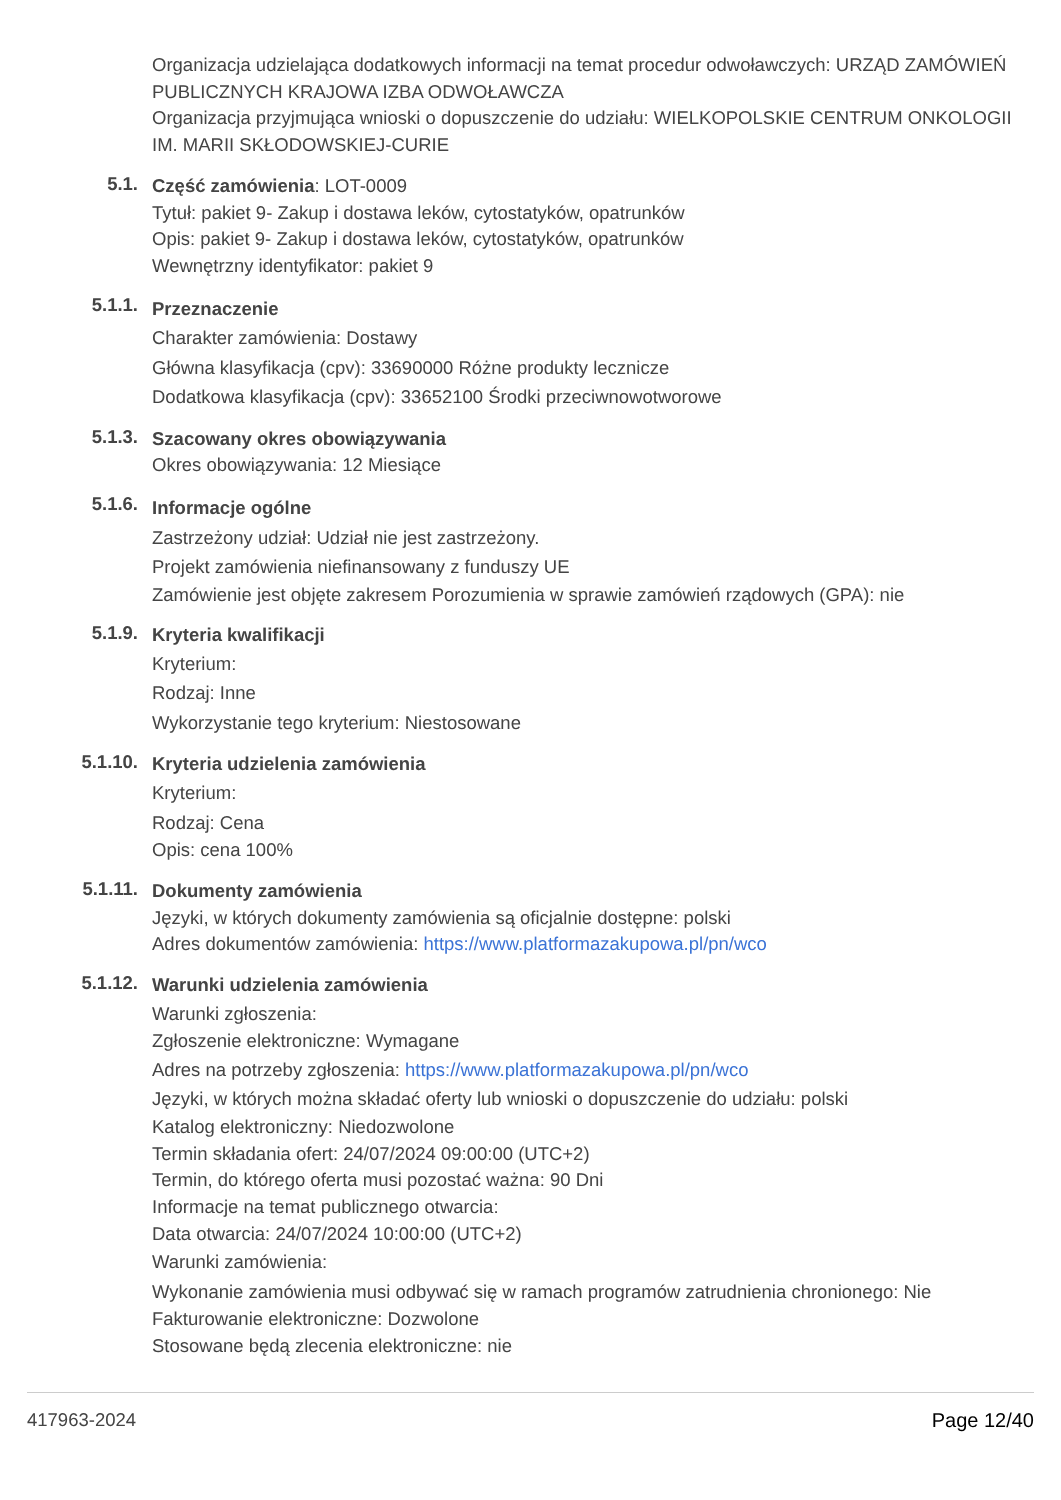Organizacja udzielająca dodatkowych informacji na temat procedur odwoławczych: URZĄD ZAMÓWIEŃ PUBLICZNYCH KRAJOWA IZBA ODWOŁAWCZA
Organizacja przyjmująca wnioski o dopuszczenie do udziału: WIELKOPOLSKIE CENTRUM ONKOLOGII IM. MARII SKŁODOWSKIEJ-CURIE
5.1.
Część zamówienia: LOT-0009
Tytuł: pakiet 9- Zakup i dostawa leków, cytostatyków, opatrunków
Opis: pakiet 9- Zakup i dostawa leków, cytostatyków, opatrunków
Wewnętrzny identyfikator: pakiet 9
5.1.1.
Przeznaczenie
Charakter zamówienia: Dostawy
Główna klasyfikacja (cpv): 33690000 Różne produkty lecznicze
Dodatkowa klasyfikacja (cpv): 33652100 Środki przeciwnowotworowe
5.1.3.
Szacowany okres obowiązywania
Okres obowiązywania: 12 Miesiące
5.1.6.
Informacje ogólne
Zastrzeżony udział: Udział nie jest zastrzeżony.
Projekt zamówienia niefinansowany z funduszy UE
Zamówienie jest objęte zakresem Porozumienia w sprawie zamówień rządowych (GPA): nie
5.1.9.
Kryteria kwalifikacji
Kryterium:
Rodzaj: Inne
Wykorzystanie tego kryterium: Niestosowane
5.1.10.
Kryteria udzielenia zamówienia
Kryterium:
Rodzaj: Cena
Opis: cena 100%
5.1.11.
Dokumenty zamówienia
Języki, w których dokumenty zamówienia są oficjalnie dostępne: polski
Adres dokumentów zamówienia: https://www.platformazakupowa.pl/pn/wco
5.1.12.
Warunki udzielenia zamówienia
Warunki zgłoszenia:
Zgłoszenie elektroniczne: Wymagane
Adres na potrzeby zgłoszenia: https://www.platformazakupowa.pl/pn/wco
Języki, w których można składać oferty lub wnioski o dopuszczenie do udziału: polski
Katalog elektroniczny: Niedozwolone
Termin składania ofert: 24/07/2024 09:00:00 (UTC+2)
Termin, do którego oferta musi pozostać ważna: 90 Dni
Informacje na temat publicznego otwarcia:
Data otwarcia: 24/07/2024 10:00:00 (UTC+2)
Warunki zamówienia:
Wykonanie zamówienia musi odbywać się w ramach programów zatrudnienia chronionego: Nie
Fakturowanie elektroniczne: Dozwolone
Stosowane będą zlecenia elektroniczne: nie
417963-2024 Page 12/40